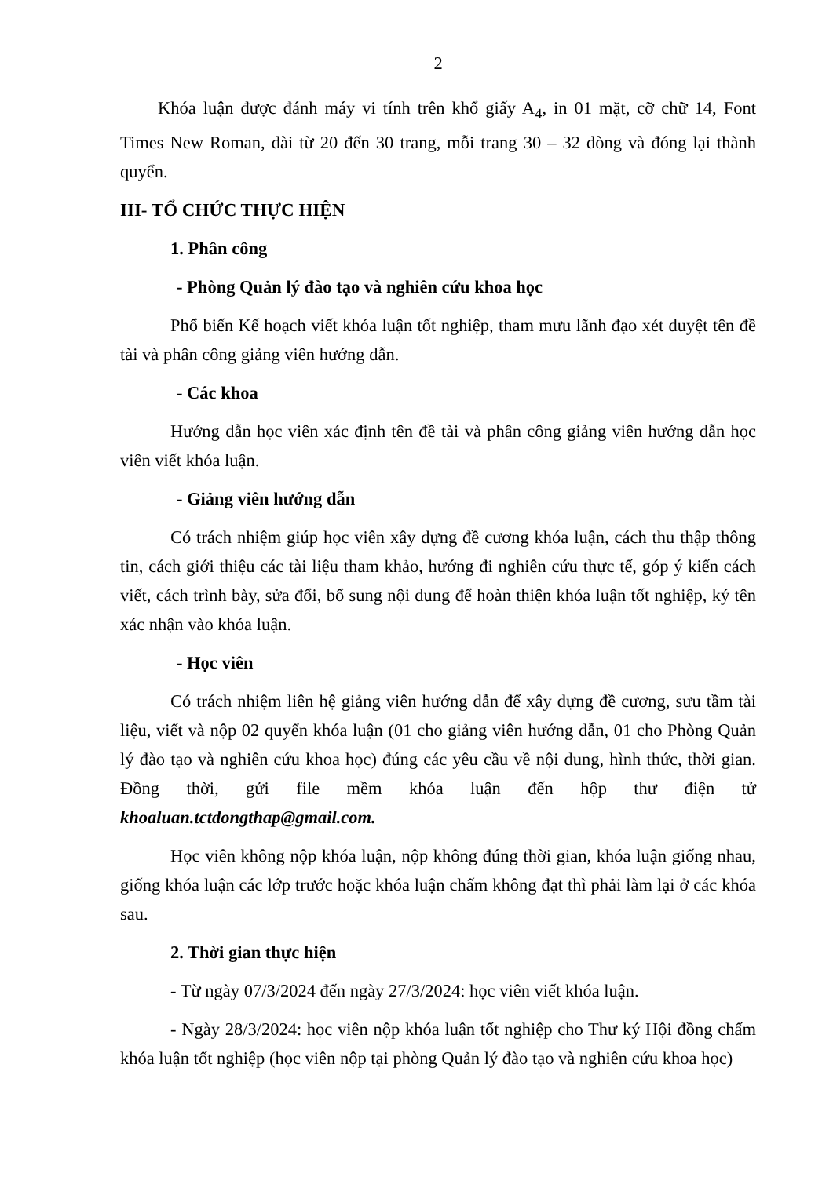2
Khóa luận được đánh máy vi tính trên khổ giấy A<sub>4</sub>, in 01 mặt, cỡ chữ 14, Font Times New Roman, dài từ 20 đến 30 trang, mỗi trang 30 – 32 dòng và đóng lại thành quyển.
III- TỔ CHỨC THỰC HIỆN
1. Phân công
- Phòng Quản lý đào tạo và nghiên cứu khoa học
Phổ biến Kế hoạch viết khóa luận tốt nghiệp, tham mưu lãnh đạo xét duyệt tên đề tài và phân công giảng viên hướng dẫn.
- Các khoa
Hướng dẫn học viên xác định tên đề tài và phân công giảng viên hướng dẫn học viên viết khóa luận.
- Giảng viên hướng dẫn
Có trách nhiệm giúp học viên xây dựng đề cương khóa luận, cách thu thập thông tin, cách giới thiệu các tài liệu tham khảo, hướng đi nghiên cứu thực tế, góp ý kiến cách viết, cách trình bày, sửa đổi, bổ sung nội dung để hoàn thiện khóa luận tốt nghiệp, ký tên xác nhận vào khóa luận.
- Học viên
Có trách nhiệm liên hệ giảng viên hướng dẫn để xây dựng đề cương, sưu tầm tài liệu, viết và nộp 02 quyển khóa luận (01 cho giảng viên hướng dẫn, 01 cho Phòng Quản lý đào tạo và nghiên cứu khoa học) đúng các yêu cầu về nội dung, hình thức, thời gian. Đồng thời, gửi file mềm khóa luận đến hộp thư điện tử khoaluan.tctdongthap@gmail.com.
Học viên không nộp khóa luận, nộp không đúng thời gian, khóa luận giống nhau, giống khóa luận các lớp trước hoặc khóa luận chấm không đạt thì phải làm lại ở các khóa sau.
2. Thời gian thực hiện
- Từ ngày 07/3/2024 đến ngày 27/3/2024: học viên viết khóa luận.
- Ngày 28/3/2024: học viên nộp khóa luận tốt nghiệp cho Thư ký Hội đồng chấm khóa luận tốt nghiệp (học viên nộp tại phòng Quản lý đào tạo và nghiên cứu khoa học)